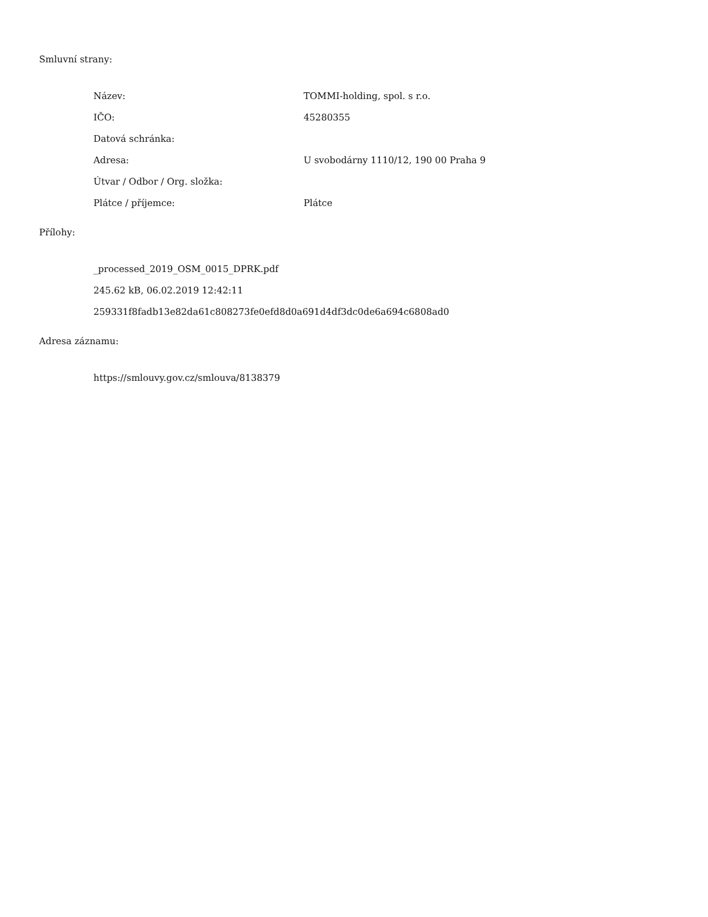Smluvní strany:
Název: TOMMI-holding, spol. s r.o.
IČO: 45280355
Datová schránka:
Adresa:
U svobodárny 1110/12, 190 00 Praha 9
Útvar / Odbor / Org. složka:
Plátce / příjemce: Plátce
Přílohy:
_processed_2019_OSM_0015_DPRK.pdf
245.62 kB, 06.02.2019 12:42:11
259331f8fadb13e82da61c808273fe0efd8d0a691d4df3dc0de6a694c6808ad0
Adresa záznamu:
https://smlouvy.gov.cz/smlouva/8138379